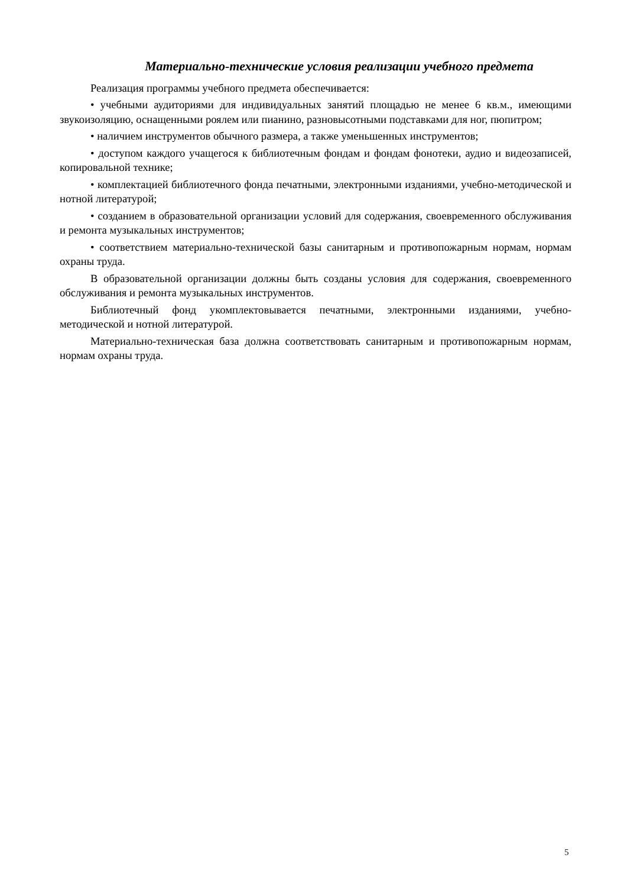Материально-технические условия реализации учебного предмета
Реализация программы учебного предмета обеспечивается:
• учебными аудиториями для индивидуальных занятий площадью не менее 6 кв.м., имеющими звукоизоляцию, оснащенными роялем или пианино, разновысотными подставками для ног, пюпитром;
• наличием инструментов обычного размера, а также уменьшенных инструментов;
• доступом каждого учащегося к библиотечным фондам и фондам фонотеки, аудио и видеозаписей, копировальной технике;
• комплектацией библиотечного фонда печатными, электронными изданиями, учебно-методической и нотной литературой;
• созданием в образовательной организации условий для содержания, своевременного обслуживания и ремонта музыкальных инструментов;
• соответствием материально-технической базы санитарным и противопожарным нормам, нормам охраны труда.
В образовательной организации должны быть созданы условия для содержания, своевременного обслуживания и ремонта музыкальных инструментов.
Библиотечный фонд укомплектовывается печатными, электронными изданиями, учебно-методической и нотной литературой.
Материально-техническая база должна соответствовать санитарным и противопожарным нормам, нормам охраны труда.
5